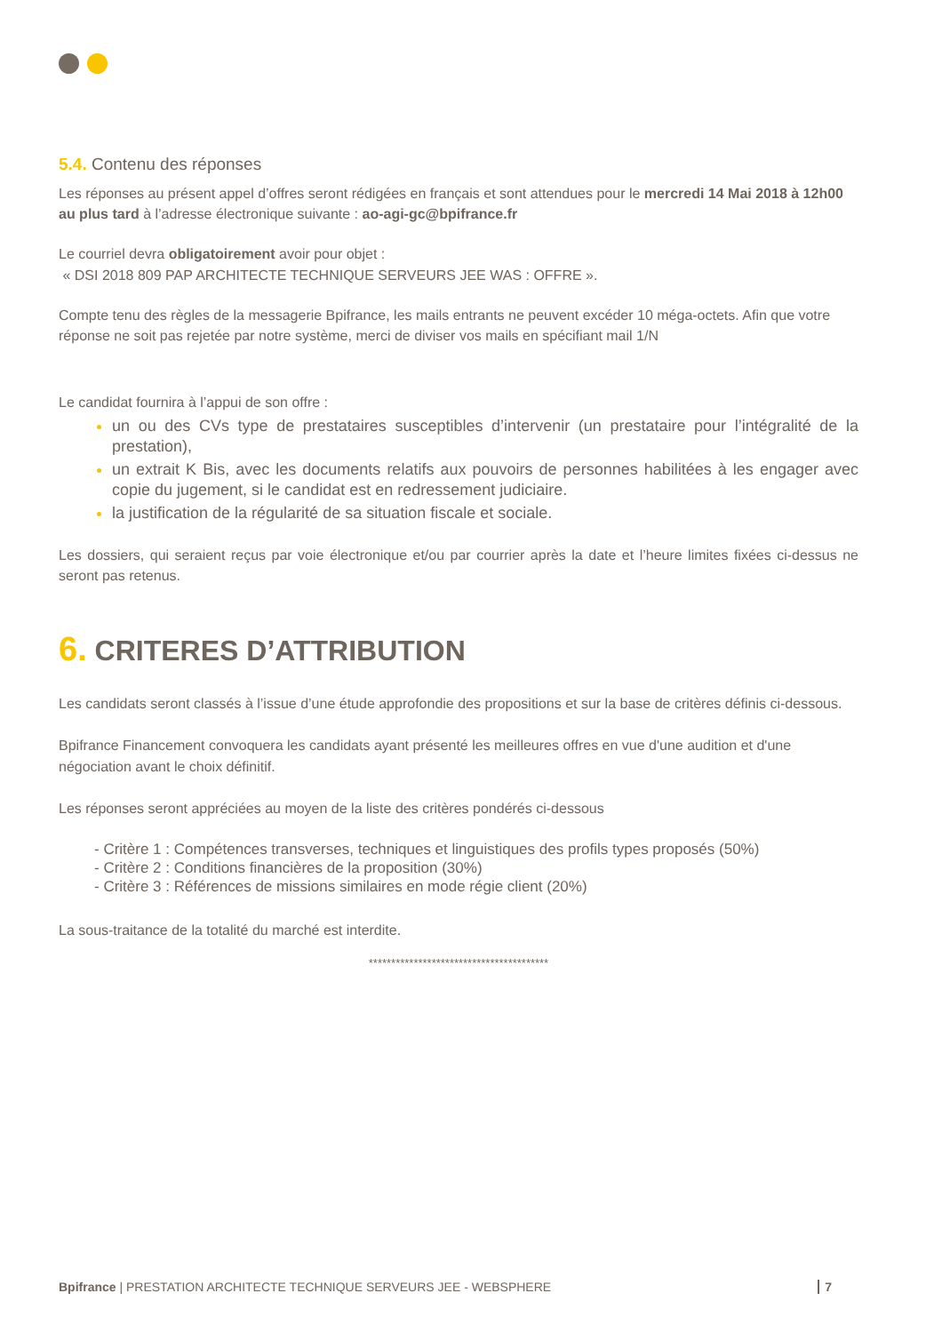5.4. Contenu des réponses
Les réponses au présent appel d’offres seront rédigées en français et sont attendues pour le mercredi 14 Mai 2018 à 12h00 au plus tard à l’adresse électronique suivante : ao-agi-gc@bpifrance.fr
Le courriel devra obligatoirement avoir pour objet :
« DSI 2018 809 PAP ARCHITECTE TECHNIQUE SERVEURS JEE WAS : OFFRE ».
Compte tenu des règles de la messagerie Bpifrance, les mails entrants ne peuvent excéder 10 méga-octets. Afin que votre réponse ne soit pas rejetée par notre système, merci de diviser vos mails en spécifiant mail 1/N
Le candidat fournira à l’appui de son offre :
un ou des CVs type de prestataires susceptibles d’intervenir (un prestataire pour l’intégralité de la prestation),
un extrait K Bis, avec les documents relatifs aux pouvoirs de personnes habilitées à les engager avec copie du jugement, si le candidat est en redressement judiciaire.
la justification de la régularité de sa situation fiscale et sociale.
Les dossiers, qui seraient reçus par voie électronique et/ou par courrier après la date et l’heure limites fixées ci-dessus ne seront pas retenus.
6. CRITERES D’ATTRIBUTION
Les candidats seront classés à l’issue d’une étude approfondie des propositions et sur la base de critères définis ci-dessous.
Bpifrance Financement convoquera les candidats ayant présenté les meilleures offres en vue d'une audition et d'une négociation avant le choix définitif.
Les réponses seront appréciées au moyen de la liste des critères pondérés ci-dessous
- Critère 1 : Compétences transverses, techniques et linguistiques des profils types proposés (50%)
- Critère 2 : Conditions financières de la proposition (30%)
- Critère 3 : Références de missions similaires en mode régie client (20%)
La sous-traitance de la totalité du marché est interdite.
****************************************
Bpifrance | PRESTATION ARCHITECTE TECHNIQUE SERVEURS JEE - WEBSPHERE 7